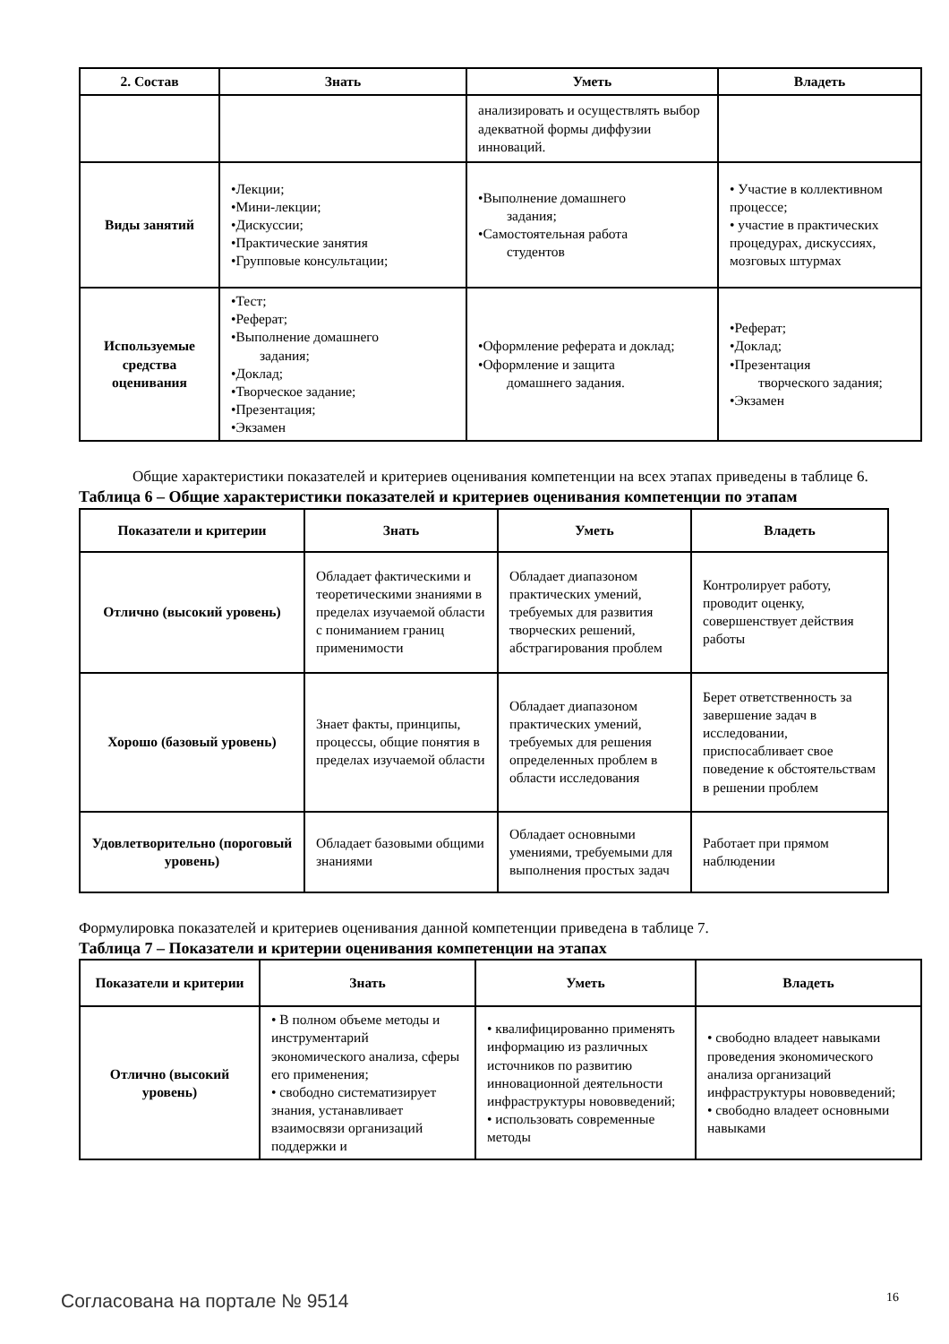| 2. Состав | Знать | Уметь | Владеть |
| --- | --- | --- | --- |
| | | анализировать и осуществлять выбор адекватной формы диффузии инноваций. | |
| Виды занятий | •Лекции; •Мини-лекции; •Дискуссии; •Практические занятия •Групповые консультации; | •Выполнение домашнего задания; •Самостоятельная работа студентов | • Участие в коллективном процессе; • участие в практических процедурах, дискуссиях, мозговых штурмах |
| Используемые средства оценивания | •Тест; •Реферат; •Выполнение домашнего задания; •Доклад; •Творческое задание; •Презентация; •Экзамен | •Оформление реферата и доклад; •Оформление и защита домашнего задания. | •Реферат; •Доклад; •Презентация творческого задания; •Экзамен |
Общие характеристики показателей и критериев оценивания компетенции на всех этапах приведены в таблице 6.
Таблица 6 – Общие характеристики показателей и критериев оценивания компетенции по этапам
| Показатели и критерии | Знать | Уметь | Владеть |
| --- | --- | --- | --- |
| Отлично (высокий уровень) | Обладает фактическими и теоретическими знаниями в пределах изучаемой области с пониманием границ применимости | Обладает диапазоном практических умений, требуемых для развития творческих решений, абстрагирования проблем | Контролирует работу, проводит оценку, совершенствует действия работы |
| Хорошо (базовый уровень) | Знает факты, принципы, процессы, общие понятия в пределах изучаемой области | Обладает диапазоном практических умений, требуемых для решения определенных проблем в области исследования | Берет ответственность за завершение задач в исследовании, приспосабливает свое поведение к обстоятельствам в решении проблем |
| Удовлетворительно (пороговый уровень) | Обладает базовыми общими знаниями | Обладает основными умениями, требуемыми для выполнения простых задач | Работает при прямом наблюдении |
Формулировка показателей и критериев оценивания данной компетенции приведена в таблице 7.
Таблица 7 – Показатели и критерии оценивания компетенции на этапах
| Показатели и критерии | Знать | Уметь | Владеть |
| --- | --- | --- | --- |
| Отлично (высокий уровень) | • В полном объеме методы и инструментарий экономического анализа, сферы его применения; • свободно систематизирует знания, устанавливает взаимосвязи организаций поддержки и | • квалифицированно применять информацию из различных источников по развитию инновационной деятельности инфраструктуры нововведений; • использовать современные методы | • свободно владеет навыками проведения экономического анализа организаций инфраструктуры нововведений; • свободно владеет основными навыками |
Согласована на портале № 9514 16